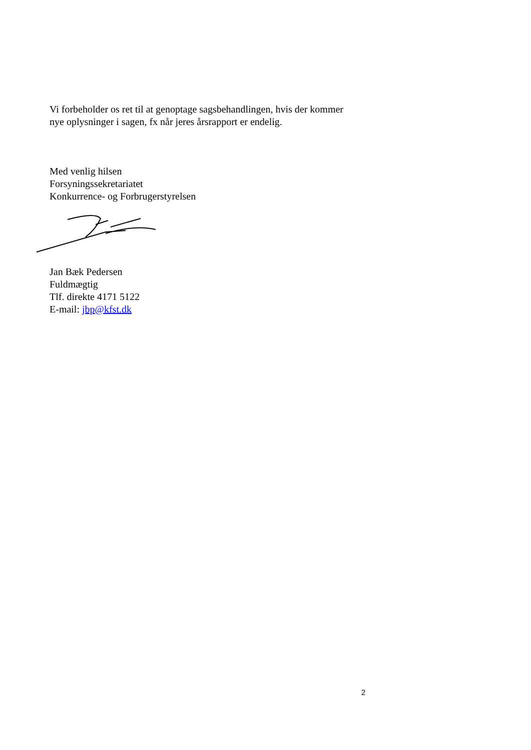Vi forbeholder os ret til at genoptage sagsbehandlingen, hvis der kommer
nye oplysninger i sagen, fx når jeres årsrapport er endelig.
Med venlig hilsen
Forsyningssekretariatet
Konkurrence- og Forbrugerstyrelsen
Jan Bæk Pedersen
Fuldmægtig
Tlf. direkte 4171 5122
E-mail: jbp@kfst.dk
2